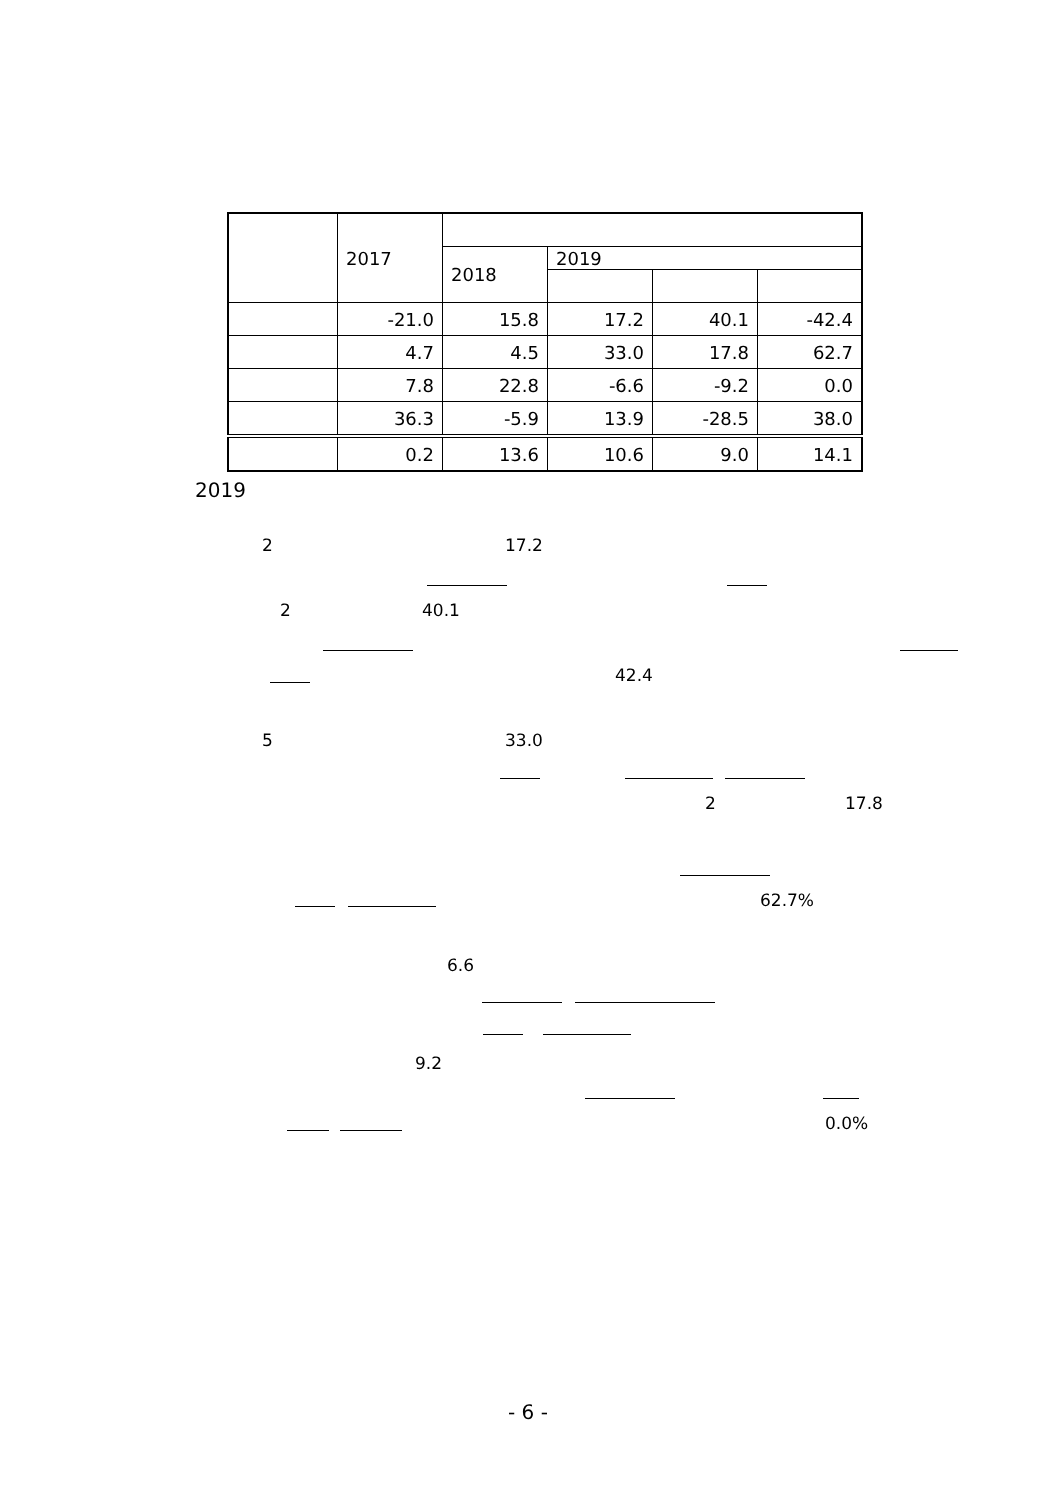| | 2017 | | | | |
| | | 2018 | 2019 | | |
| | -21.0 | 15.8 | 17.2 | 40.1 | -42.4 |
| | 4.7 | 4.5 | 33.0 | 17.8 | 62.7 |
| | 7.8 | 22.8 | -6.6 | -9.2 | 0.0 |
| | 36.3 | -5.9 | 13.9 | -28.5 | 38.0 |
| | 0.2 | 13.6 | 10.6 | 9.0 | 14.1 |
2019
2 17.2
2 40.1
42.4
5 33.0
2 17.8
62.7%
6.6
9.2
0.0%
- 6 -